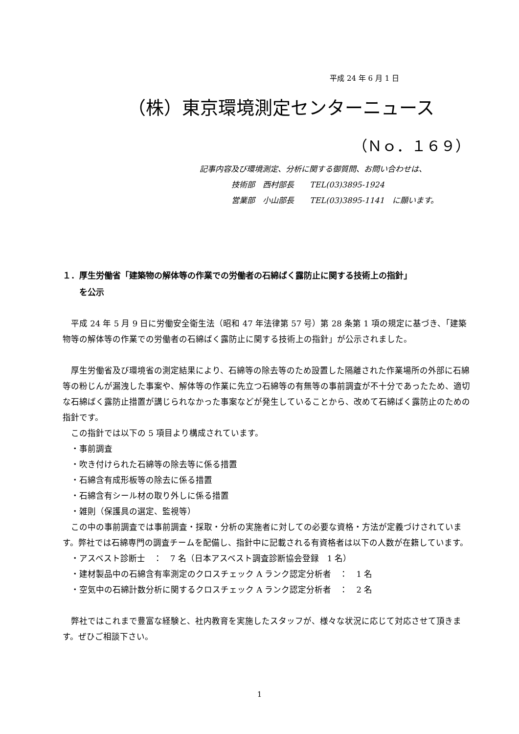平成 24 年 6 月 1 日
（株）東京環境測定センターニュース
（Ｎｏ．１６９）
記事内容及び環境測定、分析に関する御質問、お問い合わせは、
技術部　西村部長　　TEL(03)3895-1924
営業部　小山部長　　TEL(03)3895-1141　に願います。
１．厚生労働省「建築物の解体等の作業での労働者の石綿ばく露防止に関する技術上の指針」
　　を公示
　平成 24 年 5 月 9 日に労働安全衛生法（昭和 47 年法律第 57 号）第 28 条第 1 項の規定に基づき、「建築物等の解体等の作業での労働者の石綿ばく露防止に関する技術上の指針」が公示されました。
　厚生労働省及び環境省の測定結果により、石綿等の除去等のため設置した隔離された作業場所の外部に石綿等の粉じんが漏洩した事案や、解体等の作業に先立つ石綿等の有無等の事前調査が不十分であったため、適切な石綿ばく露防止措置が講じられなかった事案などが発生していることから、改めて石綿ばく露防止のための指針です。
　この指針では以下の 5 項目より構成されています。
　・事前調査
　・吹き付けられた石綿等の除去等に係る措置
　・石綿含有成形板等の除去に係る措置
　・石綿含有シール材の取り外しに係る措置
　・雑則（保護具の選定、監視等）
　この中の事前調査では事前調査・採取・分析の実施者に対しての必要な資格・方法が定義づけされています。弊社では石綿専門の調査チームを配備し、指針中に記載される有資格者は以下の人数が在籍しています。
　・アスベスト診断士　：　7 名（日本アスベスト調査診断協会登録　1 名）
　・建材製品中の石綿含有率測定のクロスチェック A ランク認定分析者　：　1 名
　・空気中の石綿計数分析に関するクロスチェック A ランク認定分析者　：　2 名
　弊社ではこれまで豊富な経験と、社内教育を実施したスタッフが、様々な状況に応じて対応させて頂きます。ぜひご相談下さい。
1